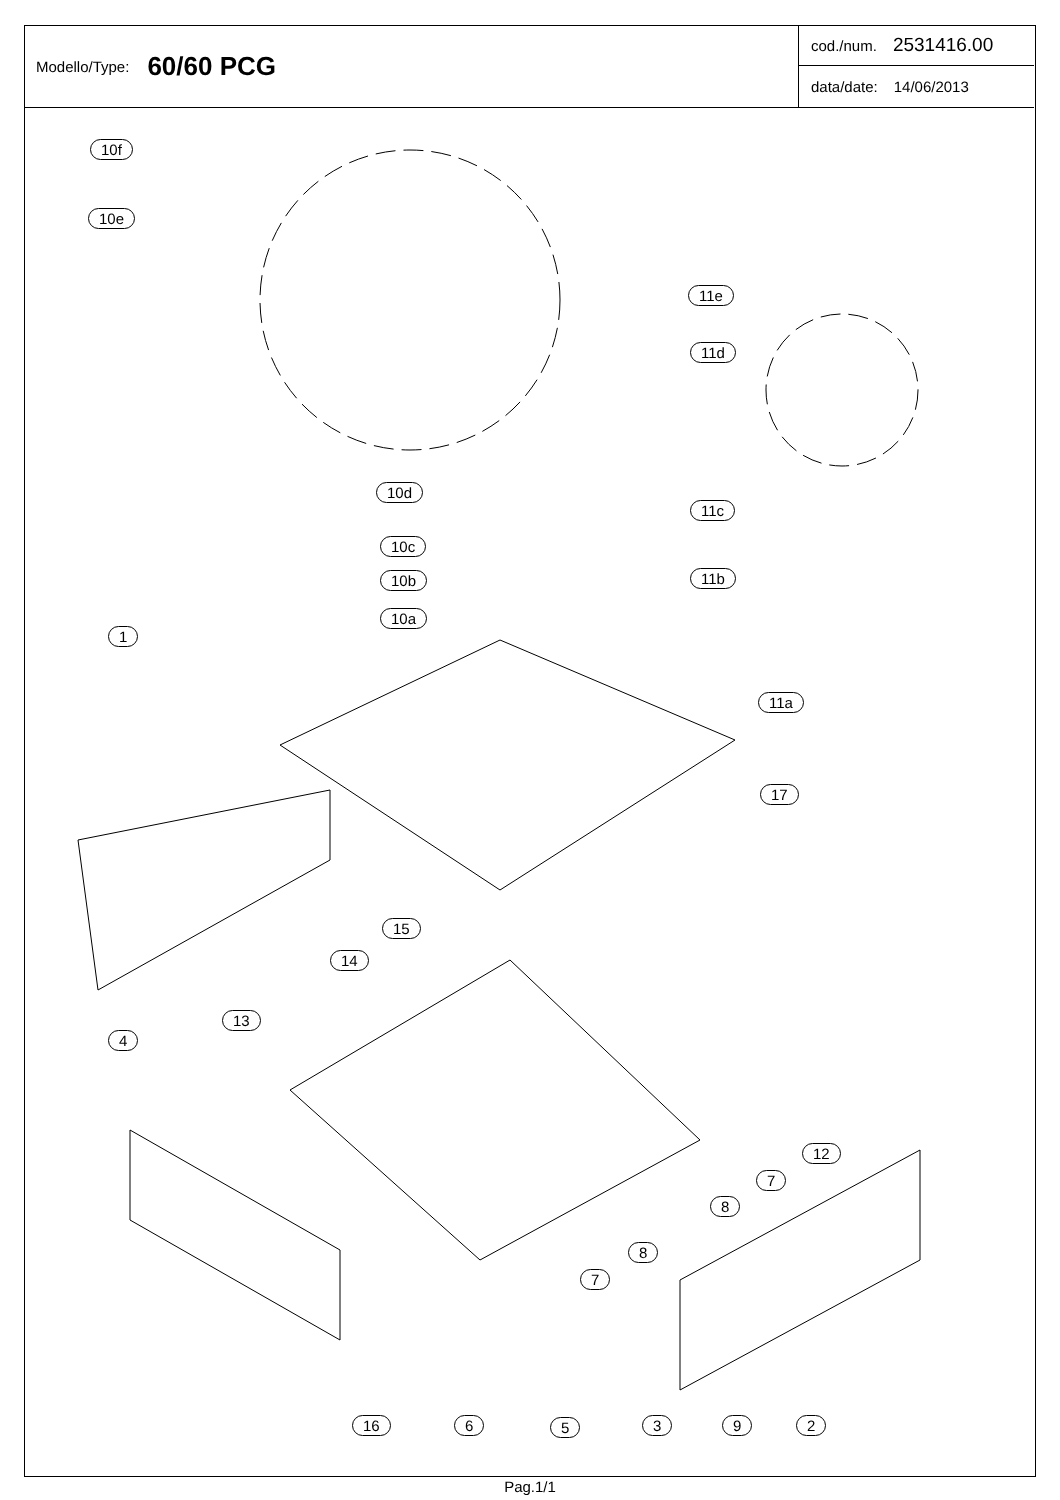Modello/Type: 60/60 PCG
cod./num. 2531416.00
data/date: 14/06/2013
10f
10e
11e
11d
10d
11c
10c
10b 11b
10a
1
11a
17
15
14
13
4
12
7
8
8
7
16 6 5 3 9 2
Pag.1/1